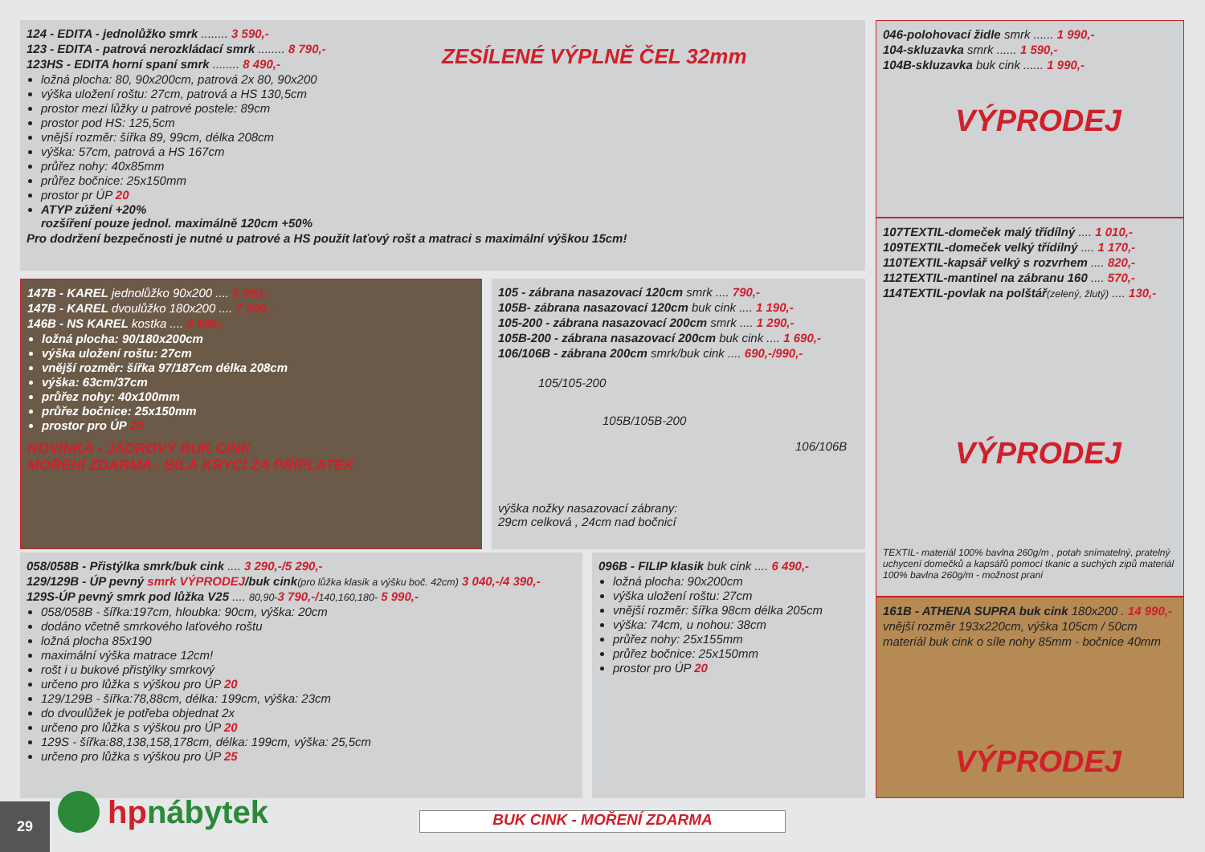124 - EDITA - jednolůžko smrk ........ 3 590,-
123 - EDITA - patrová nerozkládací smrk ........ 8 790,-
123HS - EDITA horní spaní smrk ........ 8 490,-
ZESÍLENÉ VÝPLNĚ ČEL 32mm
ložná plocha: 80, 90x200cm, patrová 2x 80, 90x200
výška uložení roštu: 27cm, patrová a HS 130,5cm
prostor mezi lůžky u patrové postele: 89cm
prostor pod HS: 125,5cm
vnější rozměr: šířka 89, 99cm, délka 208cm
výška: 57cm, patrová a HS 167cm
průřez nohy: 40x85mm
průřez bočnice: 25x150mm
prostor pr ÚP 20
ATYP zúžení +20%
rozšíření pouze jednol. maximálně 120cm +50%
Pro dodržení bezpečnosti je nutné u patrové a HS použít laťový rošt a matraci s maximální výškou 15cm!
046-polohovací židle smrk ...... 1 990,-
104-skluzavka smrk ...... 1 590,-
104B-skluzavka buk cink ...... 1 990,-
VÝPRODEJ
107TEXTIL-domeček malý třídílný .... 1 010,-
109TEXTIL-domeček velký třídílný .... 1 170,-
110TEXTIL-kapsář velký s rozvrhem .... 820,-
112TEXTIL-mantinel na zábranu 160 .... 570,-
114TEXTIL-povlak na polštář(zelený, žlutý) .... 130,-
VÝPRODEJ
TEXTIL- materiál 100% bavlna 260g/m , potah snímatelný, pratelný uchycení domečků a kapsářů pomocí tkanic a suchých zipů materiál 100% bavlna 260g/m - možnost praní
147B - KAREL jednolůžko 90x200 .... 5 990,-
147B - KAREL dvoulůžko 180x200 .... 7 990,-
146B - NS KAREL kostka .... 2 690,-
ložná plocha: 90/180x200cm
výška uložení roštu: 27cm
vnější rozměr: šířka 97/187cm délka 208cm
výška: 63cm/37cm
průřez nohy: 40x100mm
průřez bočnice: 25x150mm
prostor pro ÚP 20
NOVINKA - JÁDROVÝ BUK CINK
MOŘENÍ ZDARMA - BÍLÁ KRYCÍ ZA PŘÍPLATEK
105 - zábrana nasazovací 120cm smrk .... 790,-
105B- zábrana nasazovací 120cm buk cink .... 1 190,-
105-200 - zábrana nasazovací 200cm smrk .... 1 290,-
105B-200 - zábrana nasazovací 200cm buk cink .... 1 690,-
106/106B - zábrana 200cm smrk/buk cink .... 690,-/990,-
105/105-200
105B/105B-200
106/106B
výška nožky nasazovací zábrany:
29cm celková , 24cm nad bočnicí
058/058B - Přistýlka smrk/buk cink .... 3 290,-/5 290,-
129/129B - ÚP pevný smrk VÝPRODEJ/buk cink(pro lůžka klasik a výšku boč. 42cm) 3 040,-/4 390,-
129S-ÚP pevný smrk pod lůžka V25 .... 80,90-3 790,-/140,160,180- 5 990,-
058/058B - šířka:197cm, hloubka: 90cm, výška: 20cm
dodáno včetně smrkového laťového roštu
ložná plocha 85x190
maximální výška matrace 12cm!
rošt i u bukové přistýlky smrkový
určeno pro lůžka s výškou pro ÚP 20
129/129B - šířka:78,88cm, délka: 199cm, výška: 23cm
do dvoulůžek je potřeba objednat 2x
určeno pro lůžka s výškou pro ÚP 20
129S - šířka:88,138,158,178cm, délka: 199cm, výška: 25,5cm
určeno pro lůžka s výškou pro ÚP 25
096B - FILIP klasik buk cink .... 6 490,-
ložná plocha: 90x200cm
výška uložení roštu: 27cm
vnější rozměr: šířka 98cm délka 205cm
výška: 74cm, u nohou: 38cm
průřez nohy: 25x155mm
průřez bočnice: 25x150mm
prostor pro ÚP 20
161B - ATHENA SUPRA buk cink 180x200 . 14 990,-
vnější rozměr 193x220cm, výška 105cm / 50cm
materiál buk cink o síle nohy 85mm - bočnice 40mm
VÝPRODEJ
29
hp nábytek
BUK CINK - MOŘENÍ ZDARMA